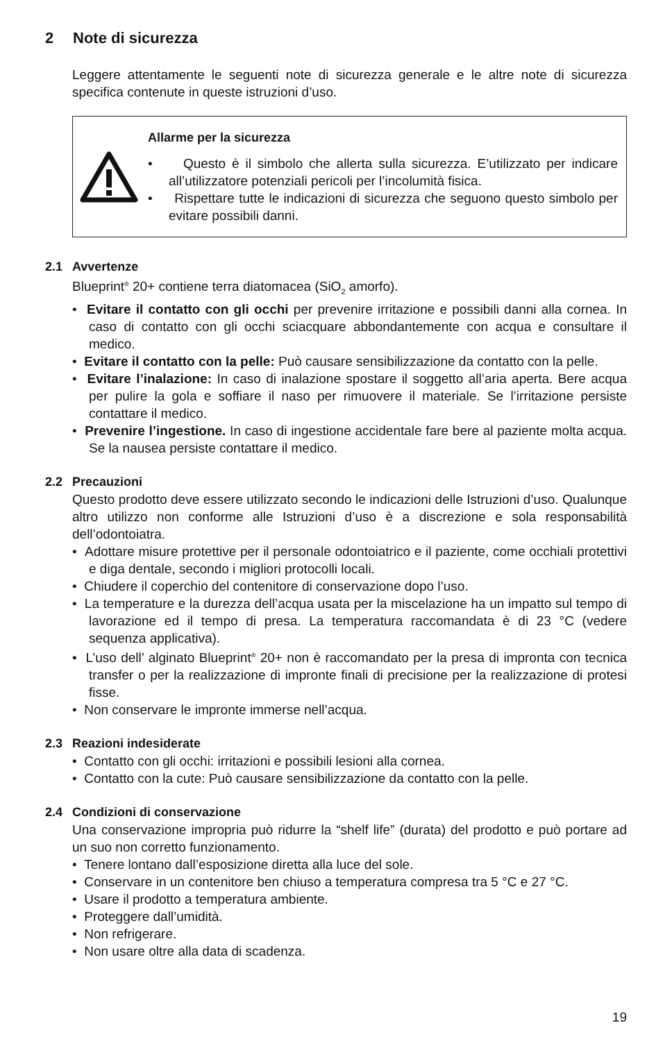2 Note di sicurezza
Leggere attentamente le seguenti note di sicurezza generale e le altre note di sicurezza specifica contenute in queste istruzioni d’uso.
Allarme per la sicurezza
• Questo è il simbolo che allerta sulla sicurezza. E’utilizzato per indicare all’utilizzatore potenziali pericoli per l’incolumità fisica.
• Rispettare tutte le indicazioni di sicurezza che seguono questo simbolo per evitare possibili danni.
2.1 Avvertenze
Blueprint<sup>®</sup> 20+ contiene terra diatomacea (SiO<sub>2</sub> amorfo).
• Evitare il contatto con gli occhi per prevenire irritazione e possibili danni alla cornea. In caso di contatto con gli occhi sciacquare abbondantemente con acqua e consultare il medico.
• Evitare il contatto con la pelle: Può causare sensibilizzazione da contatto con la pelle.
• Evitare l’inalazione: In caso di inalazione spostare il soggetto all’aria aperta. Bere acqua per pulire la gola e soffiare il naso per rimuovere il materiale. Se l’irritazione persiste contattare il medico.
• Prevenire l’ingestione. In caso di ingestione accidentale fare bere al paziente molta acqua. Se la nausea persiste contattare il medico.
2.2 Precauzioni
Questo prodotto deve essere utilizzato secondo le indicazioni delle Istruzioni d’uso. Qualunque altro utilizzo non conforme alle Istruzioni d’uso è a discrezione e sola responsabilità dell’odontoiatra.
• Adottare misure protettive per il personale odontoiatrico e il paziente, come occhiali protettivi e diga dentale, secondo i migliori protocolli locali.
• Chiudere il coperchio del contenitore di conservazione dopo l’uso.
• La temperature e la durezza dell’acqua usata per la miscelazione ha un impatto sul tempo di lavorazione ed il tempo di presa. La temperatura raccomandata è di 23 °C (vedere sequenza applicativa).
• L’uso dell’ alginato Blueprint<sup>®</sup> 20+ non è raccomandato per la presa di impronta con tecnica transfer o per la realizzazione di impronte finali di precisione per la realizzazione di protesi fisse.
• Non conservare le impronte immerse nell’acqua.
2.3 Reazioni indesiderate
• Contatto con gli occhi: irritazioni e possibili lesioni alla cornea.
• Contatto con la cute: Può causare sensibilizzazione da contatto con la pelle.
2.4 Condizioni di conservazione
Una conservazione impropria può ridurre la “shelf life” (durata) del prodotto e può portare ad un suo non corretto funzionamento.
• Tenere lontano dall’esposizione diretta alla luce del sole.
• Conservare in un contenitore ben chiuso a temperatura compresa tra 5 °C e 27 °C.
• Usare il prodotto a temperatura ambiente.
• Proteggere dall’umidità.
• Non refrigerare.
• Non usare oltre alla data di scadenza.
19